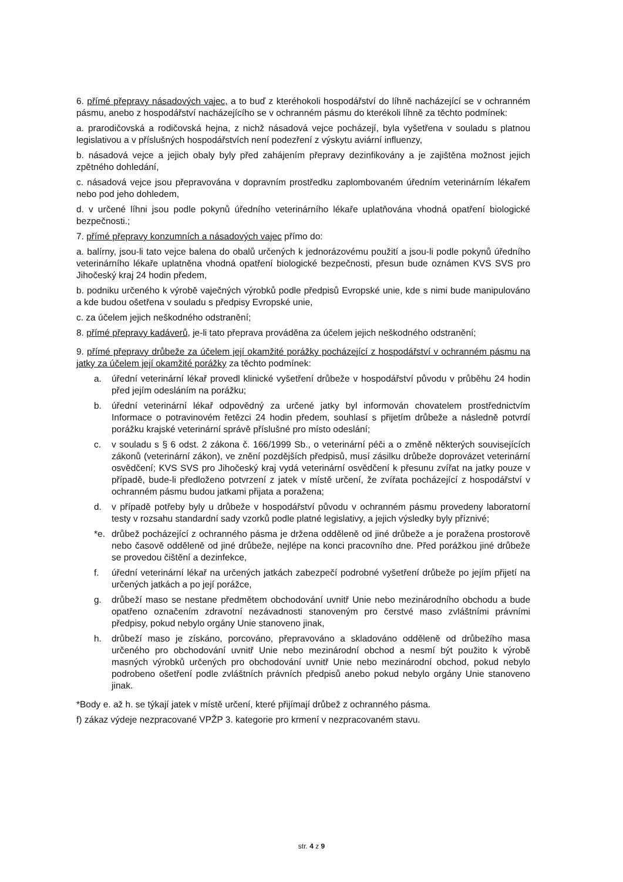6. přímé přepravy násadových vajec, a to buď z kteréhokoli hospodářství do líhně nacházející se v ochranném pásmu, anebo z hospodářství nacházejícího se v ochranném pásmu do kterékoli líhně za těchto podmínek:
a. prarodičovská a rodičovská hejna, z nichž násadová vejce pocházejí, byla vyšetřena v souladu s platnou legislativou a v příslušných hospodářstvích není podezření z výskytu aviární influenzy,
b. násadová vejce a jejich obaly byly před zahájením přepravy dezinfikovány a je zajištěna možnost jejich zpětného dohledání,
c. násadová vejce jsou přepravována v dopravním prostředku zaplombovaném úředním veterinárním lékařem nebo pod jeho dohledem,
d. v určené líhni jsou podle pokynů úředního veterinárního lékaře uplatňována vhodná opatření biologické bezpečnosti.;
7. přímé přepravy konzumních a násadových vajec přímo do:
a. balírny, jsou-li tato vejce balena do obalů určených k jednorázovému použití a jsou-li podle pokynů úředního veterinárního lékaře uplatněna vhodná opatření biologické bezpečnosti, přesun bude oznámen KVS SVS pro Jihočeský kraj 24 hodin předem,
b. podniku určeného k výrobě vaječných výrobků podle předpisů Evropské unie, kde s nimi bude manipulováno a kde budou ošetřena v souladu s předpisy Evropské unie,
c. za účelem jejich neškodného odstranění;
8. přímé přepravy kadáverů, je-li tato přeprava prováděna za účelem jejich neškodného odstranění;
9. přímé přepravy drůbeže za účelem její okamžité porážky pocházející z hospodářství v ochranném pásmu na jatky za účelem její okamžité porážky za těchto podmínek:
a. úřední veterinární lékař provedl klinické vyšetření drůbeže v hospodářství původu v průběhu 24 hodin před jejím odesláním na porážku;
b. úřední veterinární lékař odpovědný za určené jatky byl informován chovatelem prostřednictvím Informace o potravinovém řetězci 24 hodin předem, souhlasí s přijetím drůbeže a následně potvrdí porážku krajské veterinární správě příslušné pro místo odeslání;
c. v souladu s § 6 odst. 2 zákona č. 166/1999 Sb., o veterinární péči a o změně některých souvisejících zákonů (veterinární zákon), ve znění pozdějších předpisů, musí zásilku drůbeže doprovázet veterinární osvědčení; KVS SVS pro Jihočeský kraj vydá veterinární osvědčení k přesunu zvířat na jatky pouze v případě, bude-li předloženo potvrzení z jatek v místě určení, že zvířata pocházející z hospodářství v ochranném pásmu budou jatkami přijata a poražena;
d. v případě potřeby byly u drůbeže v hospodářství původu v ochranném pásmu provedeny laboratorní testy v rozsahu standardní sady vzorků podle platné legislativy, a jejich výsledky byly příznivé;
*e. drůbež pocházející z ochranného pásma je držena odděleně od jiné drůbeže a je poražena prostorově nebo časově odděleně od jiné drůbeže, nejlépe na konci pracovního dne. Před porážkou jiné drůbeže se provedou čištění a dezinfekce,
f. úřední veterinární lékař na určených jatkách zabezpečí podrobné vyšetření drůbeže po jejím přijetí na určených jatkách a po její porážce,
g. drůbeží maso se nestane předmětem obchodování uvnitř Unie nebo mezinárodního obchodu a bude opatřeno označením zdravotní nezávadnosti stanoveným pro čerstvé maso zvláštními právními předpisy, pokud nebylo orgány Unie stanoveno jinak,
h. drůbeží maso je získáno, porcováno, přepravováno a skladováno odděleně od drůbežího masa určeného pro obchodování uvnitř Unie nebo mezinárodní obchod a nesmí být použito k výrobě masných výrobků určených pro obchodování uvnitř Unie nebo mezinárodní obchod, pokud nebylo podrobeno ošetření podle zvláštních právních předpisů anebo pokud nebylo orgány Unie stanoveno jinak.
*Body e. až h. se týkají jatek v místě určení, které přijímají drůbež z ochranného pásma.
f) zákaz výdeje nezpracované VPŽP 3. kategorie pro krmení v nezpracovaném stavu.
str. 4 z 9